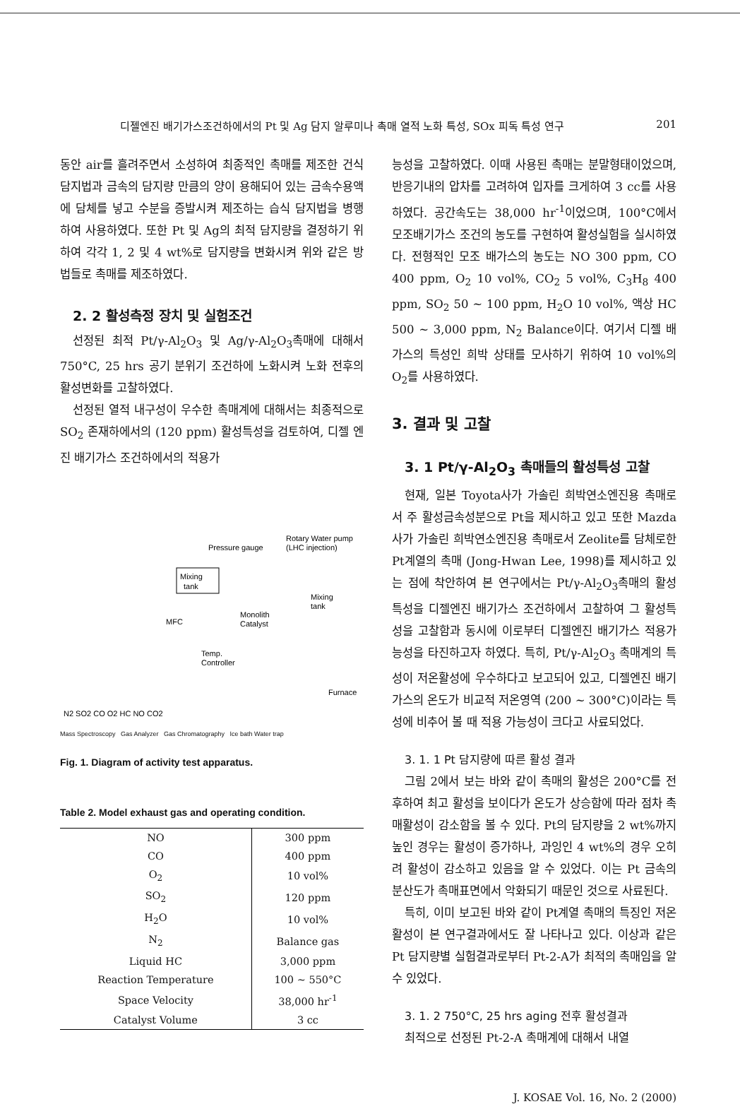디젤엔진 배기가스조건하에서의 Pt 및 Ag 담지 알루미나 촉매 열적 노화 특성, SOx 피독 특성 연구 201
동안 air를 흘려주면서 소성하여 최종적인 촉매를 제조한 건식 담지법과 금속의 담지량 만큼의 양이 용해되어 있는 금속수용액에 담체를 넣고 수분을 증발시켜 제조하는 습식 담지법을 병행하여 사용하였다. 또한 Pt 및 Ag의 최적 담지량을 결정하기 위하여 각각 1, 2 및 4 wt%로 담지량을 변화시켜 위와 같은 방법들로 촉매를 제조하였다.
2. 2 활성측정 장치 및 실험조건
선정된 최적 Pt/γ-Al<sub>2</sub>O<sub>3</sub> 및 Ag/γ-Al<sub>2</sub>O<sub>3</sub>촉매에 대해서 750°C, 25 hrs 공기 분위기 조건하에 노화시켜 노화 전후의 활성변화를 고찰하였다.
선정된 열적 내구성이 우수한 촉매계에 대해서는 최종적으로 SO<sub>2</sub> 존재하에서의 (120 ppm) 활성특성을 검토하여, 디젤 엔진 배기가스 조건하에서의 적용가
Mixing
tank
Pressure gauge
Rotary Water pump
(LHC injection)
MFC
Monolith
Catalyst
Mixing
tank
Temp.
Controller
Furnace
N2 SO2 CO O2 HC NO CO2
Mass Spectroscopy Gas Analyzer Gas Chromatography Ice bath Water trap
Fig. 1. Diagram of activity test apparatus.
Table 2. Model exhaust gas and operating condition.
| NO | 300 ppm |
| CO | 400 ppm |
| O<sub>2</sub> | 10 vol% |
| SO<sub>2</sub> | 120 ppm |
| H<sub>2</sub>O | 10 vol% |
| N<sub>2</sub> | Balance gas |
| Liquid HC | 3,000 ppm |
| Reaction Temperature | 100 ~ 550°C |
| Space Velocity | 38,000 hr<sup>-1</sup> |
| Catalyst Volume | 3 cc |
능성을 고찰하였다. 이때 사용된 촉매는 분말형태이었으며, 반응기내의 압차를 고려하여 입자를 크게하여 3 cc를 사용하였다. 공간속도는 38,000 hr<sup>-1</sup>이었으며, 100°C에서 모조배기가스 조건의 농도를 구현하여 활성실험을 실시하였다. 전형적인 모조 배가스의 농도는 NO 300 ppm, CO 400 ppm, O<sub>2</sub> 10 vol%, CO<sub>2</sub> 5 vol%, C<sub>3</sub>H<sub>8</sub> 400 ppm, SO<sub>2</sub> 50 ~ 100 ppm, H<sub>2</sub>O 10 vol%, 액상 HC 500 ~ 3,000 ppm, N<sub>2</sub> Balance이다. 여기서 디젤 배가스의 특성인 희박 상태를 모사하기 위하여 10 vol%의 O<sub>2</sub>를 사용하였다.
3. 결과 및 고찰
3. 1 Pt/γ-Al<sub>2</sub>O<sub>3</sub> 촉매들의 활성특성 고찰
현재, 일본 Toyota사가 가솔린 희박연소엔진용 촉매로서 주 활성금속성분으로 Pt을 제시하고 있고 또한 Mazda사가 가솔린 희박연소엔진용 촉매로서 Zeolite를 담체로한 Pt계열의 촉매 (Jong-Hwan Lee, 1998)를 제시하고 있는 점에 착안하여 본 연구에서는 Pt/γ-Al<sub>2</sub>O<sub>3</sub>촉매의 활성특성을 디젤엔진 배기가스 조건하에서 고찰하여 그 활성특성을 고찰함과 동시에 이로부터 디젤엔진 배기가스 적용가능성을 타진하고자 하였다. 특히, Pt/γ-Al<sub>2</sub>O<sub>3</sub> 촉매계의 특성이 저온활성에 우수하다고 보고되어 있고, 디젤엔진 배기가스의 온도가 비교적 저온영역 (200 ~ 300°C)이라는 특성에 비추어 볼 때 적용 가능성이 크다고 사료되었다.
3. 1. 1 Pt 담지량에 따른 활성 결과
그림 2에서 보는 바와 같이 촉매의 활성은 200°C를 전후하여 최고 활성을 보이다가 온도가 상승함에 따라 점차 촉매활성이 감소함을 볼 수 있다. Pt의 담지량을 2 wt%까지 높인 경우는 활성이 증가하나, 과잉인 4 wt%의 경우 오히려 활성이 감소하고 있음을 알 수 있었다. 이는 Pt 금속의 분산도가 촉매표면에서 악화되기 때문인 것으로 사료된다.
특히, 이미 보고된 바와 같이 Pt계열 촉매의 특징인 저온활성이 본 연구결과에서도 잘 나타나고 있다. 이상과 같은 Pt 담지량별 실험결과로부터 Pt-2-A가 최적의 촉매임을 알 수 있었다.
3. 1. 2 750°C, 25 hrs aging 전후 활성결과
최적으로 선정된 Pt-2-A 촉매계에 대해서 내열
J. KOSAE Vol. 16, No. 2 (2000)